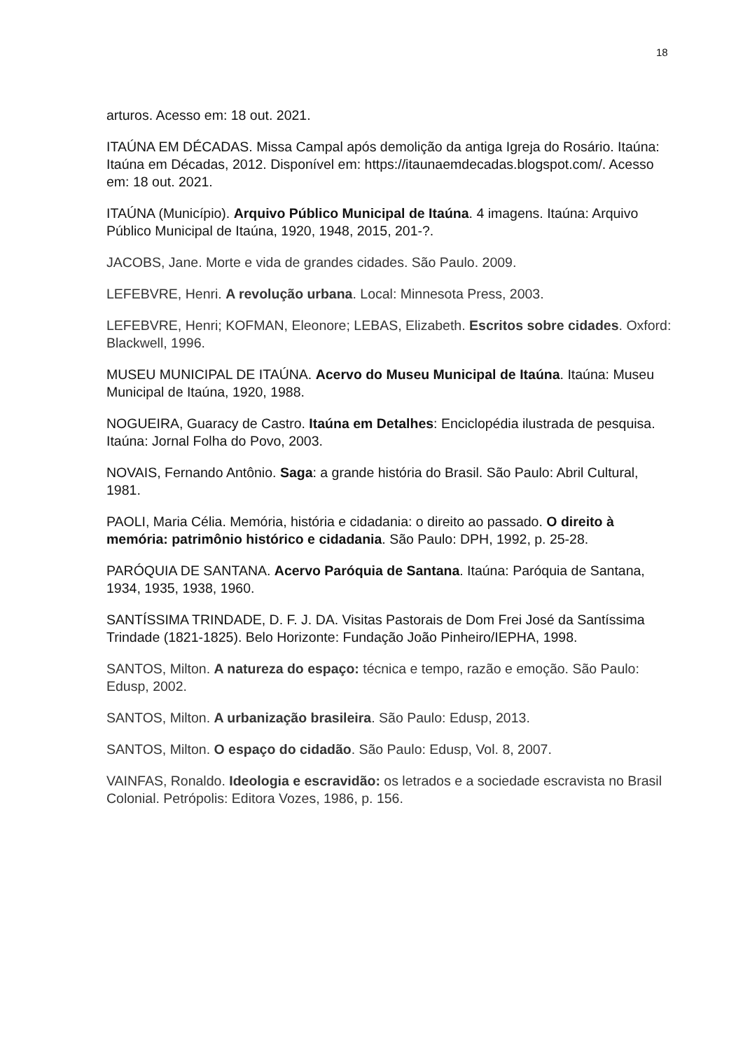18
arturos. Acesso em: 18 out. 2021.
ITAÚNA EM DÉCADAS. Missa Campal após demolição da antiga Igreja do Rosário. Itaúna: Itaúna em Décadas, 2012. Disponível em: https://itaunaemdecadas.blogspot.com/. Acesso em: 18 out. 2021.
ITAÚNA (Município). Arquivo Público Municipal de Itaúna. 4 imagens. Itaúna: Arquivo Público Municipal de Itaúna, 1920, 1948, 2015, 201-?.
JACOBS, Jane. Morte e vida de grandes cidades. São Paulo. 2009.
LEFEBVRE, Henri. A revolução urbana. Local: Minnesota Press, 2003.
LEFEBVRE, Henri; KOFMAN, Eleonore; LEBAS, Elizabeth. Escritos sobre cidades. Oxford: Blackwell, 1996.
MUSEU MUNICIPAL DE ITAÚNA. Acervo do Museu Municipal de Itaúna. Itaúna: Museu Municipal de Itaúna, 1920, 1988.
NOGUEIRA, Guaracy de Castro. Itaúna em Detalhes: Enciclopédia ilustrada de pesquisa. Itaúna: Jornal Folha do Povo, 2003.
NOVAIS, Fernando Antônio. Saga: a grande história do Brasil. São Paulo: Abril Cultural, 1981.
PAOLI, Maria Célia. Memória, história e cidadania: o direito ao passado. O direito à memória: patrimônio histórico e cidadania. São Paulo: DPH, 1992, p. 25-28.
PARÓQUIA DE SANTANA. Acervo Paróquia de Santana. Itaúna: Paróquia de Santana, 1934, 1935, 1938, 1960.
SANTÍSSIMA TRINDADE, D. F. J. DA. Visitas Pastorais de Dom Frei José da Santíssima Trindade (1821-1825). Belo Horizonte: Fundação João Pinheiro/IEPHA, 1998.
SANTOS, Milton. A natureza do espaço: técnica e tempo, razão e emoção. São Paulo: Edusp, 2002.
SANTOS, Milton. A urbanização brasileira. São Paulo: Edusp, 2013.
SANTOS, Milton. O espaço do cidadão. São Paulo: Edusp, Vol. 8, 2007.
VAINFAS, Ronaldo. Ideologia e escravidão: os letrados e a sociedade escravista no Brasil Colonial. Petrópolis: Editora Vozes, 1986, p. 156.